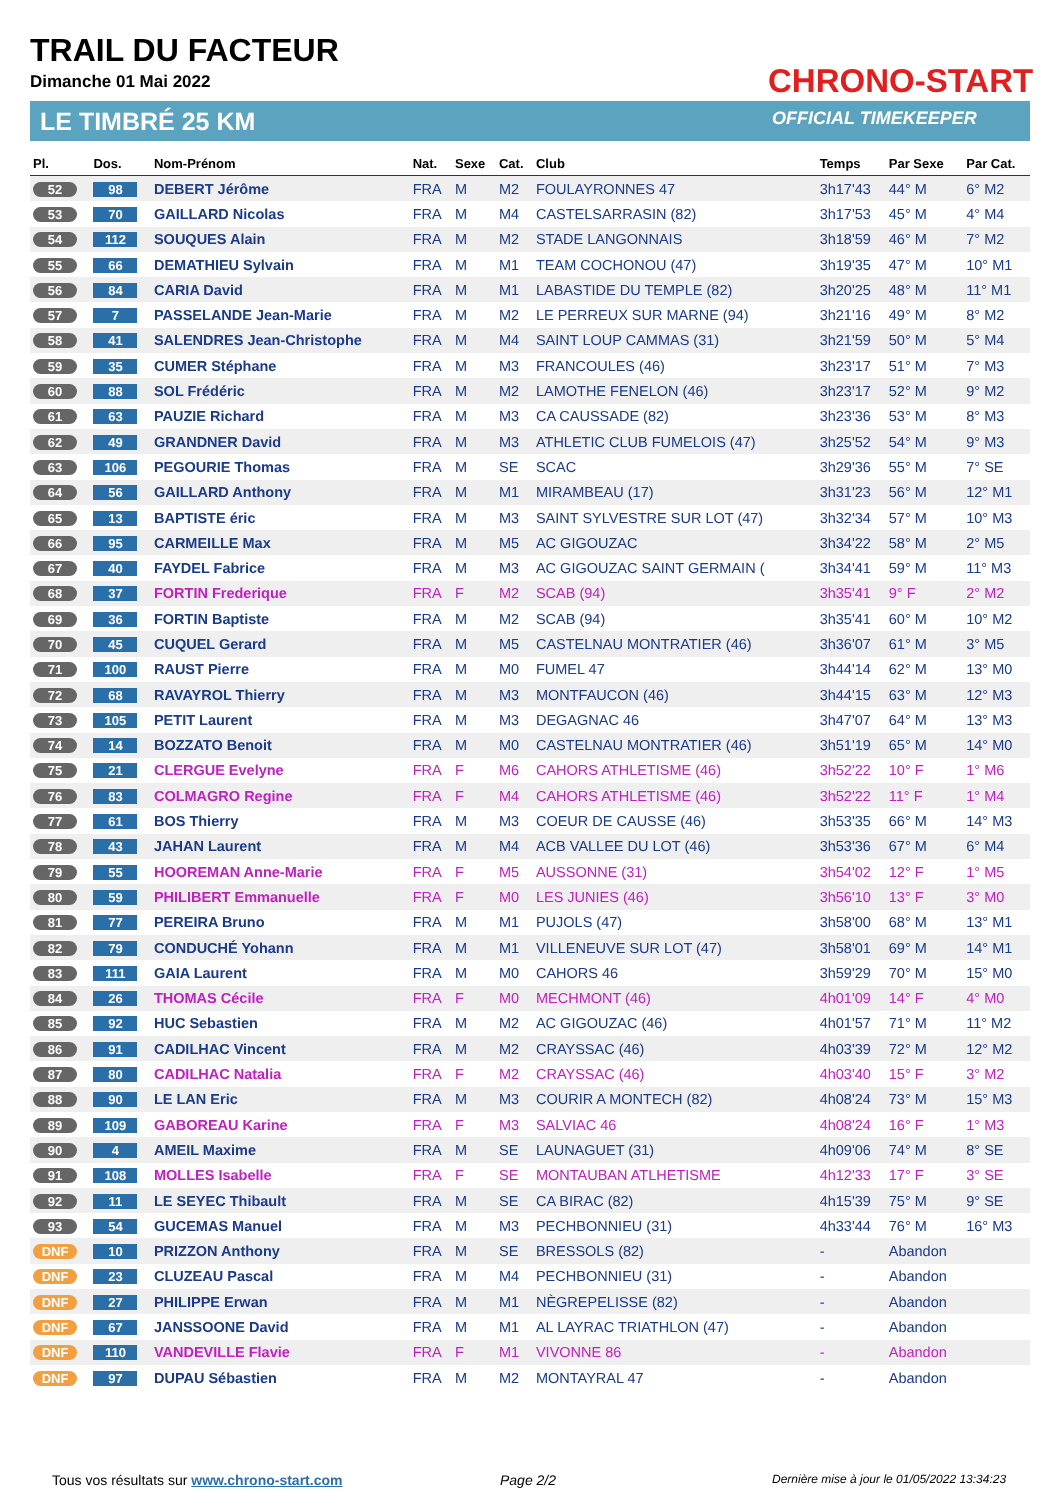TRAIL DU FACTEUR
Dimanche 01 Mai 2022
LE TIMBRÉ 25 KM
CHRONO-START
OFFICIAL TIMEKEEPER
| Pl. | Dos. | Nom-Prénom | Nat. | Sexe | Cat. | Club | Temps | Par Sexe | Par Cat. |
| --- | --- | --- | --- | --- | --- | --- | --- | --- | --- |
| 52 | 98 | DEBERT Jérôme | FRA | M | M2 | FOULAYRONNES 47 | 3h17'43 | 44° M | 6° M2 |
| 53 | 70 | GAILLARD Nicolas | FRA | M | M4 | CASTELSARRASIN (82) | 3h17'53 | 45° M | 4° M4 |
| 54 | 112 | SOUQUES Alain | FRA | M | M2 | STADE LANGONNAIS | 3h18'59 | 46° M | 7° M2 |
| 55 | 66 | DEMATHIEU Sylvain | FRA | M | M1 | TEAM COCHONOU (47) | 3h19'35 | 47° M | 10° M1 |
| 56 | 84 | CARIA David | FRA | M | M1 | LABASTIDE DU TEMPLE (82) | 3h20'25 | 48° M | 11° M1 |
| 57 | 7 | PASSELANDE Jean-Marie | FRA | M | M2 | LE PERREUX SUR MARNE (94) | 3h21'16 | 49° M | 8° M2 |
| 58 | 41 | SALENDRES Jean-Christophe | FRA | M | M4 | SAINT LOUP CAMMAS (31) | 3h21'59 | 50° M | 5° M4 |
| 59 | 35 | CUMER Stéphane | FRA | M | M3 | FRANCOULES (46) | 3h23'17 | 51° M | 7° M3 |
| 60 | 88 | SOL Frédéric | FRA | M | M2 | LAMOTHE FENELON (46) | 3h23'17 | 52° M | 9° M2 |
| 61 | 63 | PAUZIE Richard | FRA | M | M3 | CA CAUSSADE (82) | 3h23'36 | 53° M | 8° M3 |
| 62 | 49 | GRANDNER David | FRA | M | M3 | ATHLETIC CLUB FUMELOIS (47) | 3h25'52 | 54° M | 9° M3 |
| 63 | 106 | PEGOURIE Thomas | FRA | M | SE | SCAC | 3h29'36 | 55° M | 7° SE |
| 64 | 56 | GAILLARD Anthony | FRA | M | M1 | MIRAMBEAU (17) | 3h31'23 | 56° M | 12° M1 |
| 65 | 13 | BAPTISTE éric | FRA | M | M3 | SAINT SYLVESTRE SUR LOT (47) | 3h32'34 | 57° M | 10° M3 |
| 66 | 95 | CARMEILLE Max | FRA | M | M5 | AC GIGOUZAC | 3h34'22 | 58° M | 2° M5 |
| 67 | 40 | FAYDEL Fabrice | FRA | M | M3 | AC GIGOUZAC SAINT GERMAIN ( | 3h34'41 | 59° M | 11° M3 |
| 68 | 37 | FORTIN Frederique | FRA | F | M2 | SCAB (94) | 3h35'41 | 9° F | 2° M2 |
| 69 | 36 | FORTIN Baptiste | FRA | M | M2 | SCAB (94) | 3h35'41 | 60° M | 10° M2 |
| 70 | 45 | CUQUEL Gerard | FRA | M | M5 | CASTELNAU MONTRATIER (46) | 3h36'07 | 61° M | 3° M5 |
| 71 | 100 | RAUST Pierre | FRA | M | M0 | FUMEL 47 | 3h44'14 | 62° M | 13° M0 |
| 72 | 68 | RAVAYROL Thierry | FRA | M | M3 | MONTFAUCON (46) | 3h44'15 | 63° M | 12° M3 |
| 73 | 105 | PETIT Laurent | FRA | M | M3 | DEGAGNAC 46 | 3h47'07 | 64° M | 13° M3 |
| 74 | 14 | BOZZATO Benoit | FRA | M | M0 | CASTELNAU MONTRATIER (46) | 3h51'19 | 65° M | 14° M0 |
| 75 | 21 | CLERGUE Evelyne | FRA | F | M6 | CAHORS ATHLETISME (46) | 3h52'22 | 10° F | 1° M6 |
| 76 | 83 | COLMAGRO Regine | FRA | F | M4 | CAHORS ATHLETISME (46) | 3h52'22 | 11° F | 1° M4 |
| 77 | 61 | BOS Thierry | FRA | M | M3 | COEUR DE CAUSSE (46) | 3h53'35 | 66° M | 14° M3 |
| 78 | 43 | JAHAN Laurent | FRA | M | M4 | ACB VALLEE DU LOT (46) | 3h53'36 | 67° M | 6° M4 |
| 79 | 55 | HOOREMAN Anne-Marie | FRA | F | M5 | AUSSONNE (31) | 3h54'02 | 12° F | 1° M5 |
| 80 | 59 | PHILIBERT Emmanuelle | FRA | F | M0 | LES JUNIES (46) | 3h56'10 | 13° F | 3° M0 |
| 81 | 77 | PEREIRA Bruno | FRA | M | M1 | PUJOLS (47) | 3h58'00 | 68° M | 13° M1 |
| 82 | 79 | CONDUCHÉ Yohann | FRA | M | M1 | VILLENEUVE SUR LOT (47) | 3h58'01 | 69° M | 14° M1 |
| 83 | 111 | GAIA Laurent | FRA | M | M0 | CAHORS 46 | 3h59'29 | 70° M | 15° M0 |
| 84 | 26 | THOMAS Cécile | FRA | F | M0 | MECHMONT (46) | 4h01'09 | 14° F | 4° M0 |
| 85 | 92 | HUC Sebastien | FRA | M | M2 | AC GIGOUZAC (46) | 4h01'57 | 71° M | 11° M2 |
| 86 | 91 | CADILHAC Vincent | FRA | M | M2 | CRAYSSAC (46) | 4h03'39 | 72° M | 12° M2 |
| 87 | 80 | CADILHAC Natalia | FRA | F | M2 | CRAYSSAC (46) | 4h03'40 | 15° F | 3° M2 |
| 88 | 90 | LE LAN Eric | FRA | M | M3 | COURIR A MONTECH (82) | 4h08'24 | 73° M | 15° M3 |
| 89 | 109 | GABOREAU Karine | FRA | F | M3 | SALVIAC 46 | 4h08'24 | 16° F | 1° M3 |
| 90 | 4 | AMEIL Maxime | FRA | M | SE | LAUNAGUET (31) | 4h09'06 | 74° M | 8° SE |
| 91 | 108 | MOLLES Isabelle | FRA | F | SE | MONTAUBAN ATLHETISME | 4h12'33 | 17° F | 3° SE |
| 92 | 11 | LE SEYEC Thibault | FRA | M | SE | CA BIRAC (82) | 4h15'39 | 75° M | 9° SE |
| 93 | 54 | GUCEMAS Manuel | FRA | M | M3 | PECHBONNIEU (31) | 4h33'44 | 76° M | 16° M3 |
| DNF | 10 | PRIZZON Anthony | FRA | M | SE | BRESSOLS (82) | - | Abandon | |
| DNF | 23 | CLUZEAU Pascal | FRA | M | M4 | PECHBONNIEU (31) | - | Abandon | |
| DNF | 27 | PHILIPPE Erwan | FRA | M | M1 | NÈGREPELISSE (82) | - | Abandon | |
| DNF | 67 | JANSSOONE David | FRA | M | M1 | AL LAYRAC TRIATHLON (47) | - | Abandon | |
| DNF | 110 | VANDEVILLE Flavie | FRA | F | M1 | VIVONNE 86 | - | Abandon | |
| DNF | 97 | DUPAU Sébastien | FRA | M | M2 | MONTAYRAL 47 | - | Abandon | |
Tous vos résultats sur www.chrono-start.com
Page 2/2
Dernière mise à jour le 01/05/2022 13:34:23